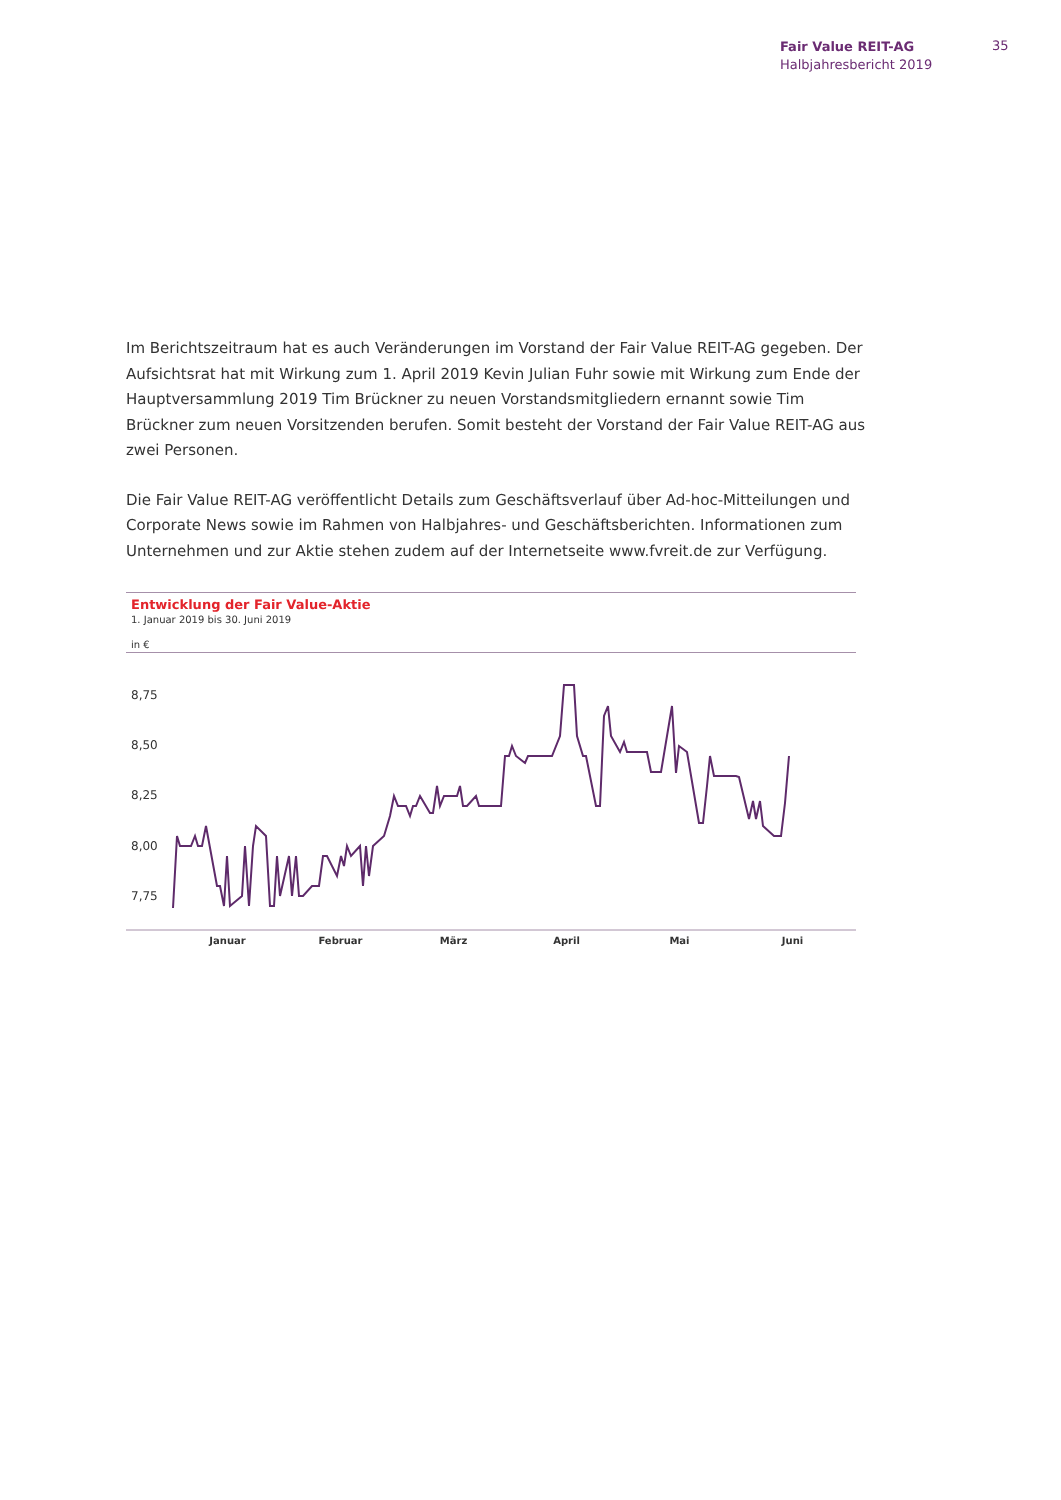Fair Value REIT-AG
Halbjahresbericht 2019
35
Im Berichtszeitraum hat es auch Veränderungen im Vorstand der Fair Value REIT-AG gegeben. Der Aufsichtsrat hat mit Wirkung zum 1. April 2019 Kevin Julian Fuhr sowie mit Wirkung zum Ende der Hauptversammlung 2019 Tim Brückner zu neuen Vorstandsmitgliedern ernannt sowie Tim Brückner zum neuen Vorsitzenden berufen. Somit besteht der Vorstand der Fair Value REIT-AG aus zwei Personen.
Die Fair Value REIT-AG veröffentlicht Details zum Geschäftsverlauf über Ad-hoc-Mitteilungen und Corporate News sowie im Rahmen von Halbjahres- und Geschäftsberichten. Informationen zum Unternehmen und zur Aktie stehen zudem auf der Internetseite www.fvreit.de zur Verfügung.
Entwicklung der Fair Value-Aktie
1. Januar 2019 bis 30. Juni 2019
in €
8,75
8,50
8,25
8,00
7,75
Januar Februar März April Mai Juni